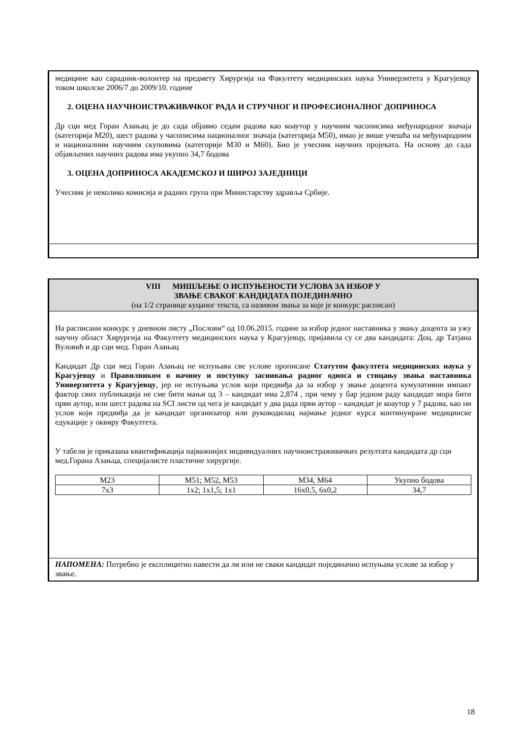медицине као сарадник-волонтер на предмету Хирургија на Факултету медицинских наука Универзитета у Крагујевцу током школске 2006/7 до 2009/10. године
2. ОЦЕНА НАУЧНОИСТРАЖИВАЧКОГ РАДА И СТРУЧНОГ И ПРОФЕСИОНАЛНОГ ДОПРИНОСА
Др сци мед Горан Азањац је до сада објавио седам радова као коаутор у научним часописима међународног значаја (категорија М20), шест радова у часописима националног значаја (категорија М50), имао је више учешћа на међународним и националним научним скуповима (категорије М30 и М60). Био је учесник научних пројеката. На основу до сада објављених научних радова има укупно 34,7 бодова
3. ОЦЕНА ДОПРИНОСА АКАДЕМСКОЈ И ШИРОЈ ЗАЈЕДНИЦИ
Учесник је неколико комисија и радних група при Министарству здравља Србије.
VIII МИШЉЕЊЕ О ИСПУЊЕНОСТИ УСЛОВА ЗА ИЗБОР У
ЗВАЊЕ СВАКОГ КАНДИДАТА ПОЈЕДИНАЧНО
(на 1/2 странице куцаног текста, са називом звања за које је конкурс расписан)
На расписани конкурс у дневном листу „Послови“ од 10.06.2015. године за избор једног наставника у звању доцента за ужу научну област Хирургија на Факултету медицинских наука у Крагујевцу, пријавила су се два кандидата: Доц. др Татјана Вуловић и др сци мед. Горан Азањац
Кандидат Др сци мед Горан Азањац не испуњава све услове прописане Статутом факултета медицинских наука у Крагујевцу и Правилником о начину и поступку заснивања радног односа и стицању звања наставника Универзитета у Крагујевцу, јер не испуњава услов који предвиђа да за избор у звање доцента кумулативни импакт фактор свих публикација не сме бити мањи од 3 – кандидат има 2,874 , при чему у бар једном раду кандидат мора бити први аутор, или шест радова на SCI листи од чега је кандидат у два рада први аутор – кандидат је коаутор у 7 радова, као ни услов који предвиђа да је кандидат организатор или руководилац најмање једног курса континуиране медицинске едукације у оквиру Факултета.
У табели је приказана квантификација најважнијих индивидуалних научноистраживачких резултата кандидата др сци мед.Горана Азањца, специјалисте пластичне хирургије.
| М23 | М51; М52, М53 | М34, М64 | Укупно бодова |
| 7x3 | 1x2; 1x1,5; 1x1 | 16x0,5, 6x0,2 | 34,7 |
НАПОМЕНА: Потребно је експлицитно навести да ли или не сваки кандидат појединачно испуњава услове за избор у звање.
18